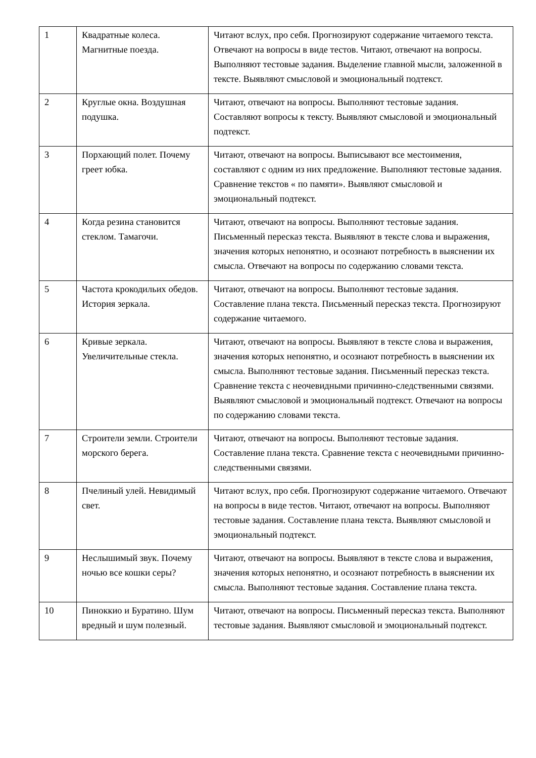| 1 | Квадратные колеса. Магнитные поезда. | Читают вслух, про себя. Прогнозируют содержание читаемого текста. Отвечают на вопросы в виде тестов. Читают, отвечают на вопросы. Выполняют тестовые задания. Выделение главной мысли, заложенной в тексте. Выявляют смысловой и эмоциональный подтекст. |
| 2 | Круглые окна. Воздушная подушка. | Читают, отвечают на вопросы. Выполняют тестовые задания. Составляют вопросы к тексту. Выявляют смысловой и эмоциональный подтекст. |
| 3 | Порхающий полет. Почему греет юбка. | Читают, отвечают на вопросы. Выписывают все местоимения, составляют с одним из них предложение. Выполняют тестовые задания. Сравнение текстов « по памяти». Выявляют смысловой и эмоциональный подтекст. |
| 4 | Когда резина становится стеклом. Тамагочи. | Читают, отвечают на вопросы. Выполняют тестовые задания. Письменный пересказ текста. Выявляют в тексте слова и выражения, значения которых непонятно, и осознают потребность в выяснении их смысла. Отвечают на вопросы по содержанию словами текста. |
| 5 | Частота крокодильих обедов. История зеркала. | Читают, отвечают на вопросы. Выполняют тестовые задания. Составление плана текста. Письменный пересказ текста. Прогнозируют содержание читаемого. |
| 6 | Кривые зеркала. Увеличительные стекла. | Читают, отвечают на вопросы. Выявляют в тексте слова и выражения, значения которых непонятно, и осознают потребность в выяснении их смысла. Выполняют тестовые задания. Письменный пересказ текста. Сравнение текста с неочевидными причинно-следственными связями. Выявляют смысловой и эмоциональный подтекст. Отвечают на вопросы по содержанию словами текста. |
| 7 | Строители земли. Строители морского берега. | Читают, отвечают на вопросы. Выполняют тестовые задания. Составление плана текста. Сравнение текста с неочевидными причинно-следственными связями. |
| 8 | Пчелиный улей. Невидимый свет. | Читают вслух, про себя. Прогнозируют содержание читаемого. Отвечают на вопросы в виде тестов. Читают, отвечают на вопросы. Выполняют тестовые задания. Составление плана текста. Выявляют смысловой и эмоциональный подтекст. |
| 9 | Неслышимый звук. Почему ночью все кошки серы? | Читают, отвечают на вопросы. Выявляют в тексте слова и выражения, значения которых непонятно, и осознают потребность в выяснении их смысла. Выполняют тестовые задания. Составление плана текста. |
| 10 | Пиноккио и Буратино. Шум вредный и шум полезный. | Читают, отвечают на вопросы. Письменный пересказ текста. Выполняют тестовые задания. Выявляют смысловой и эмоциональный подтекст. |